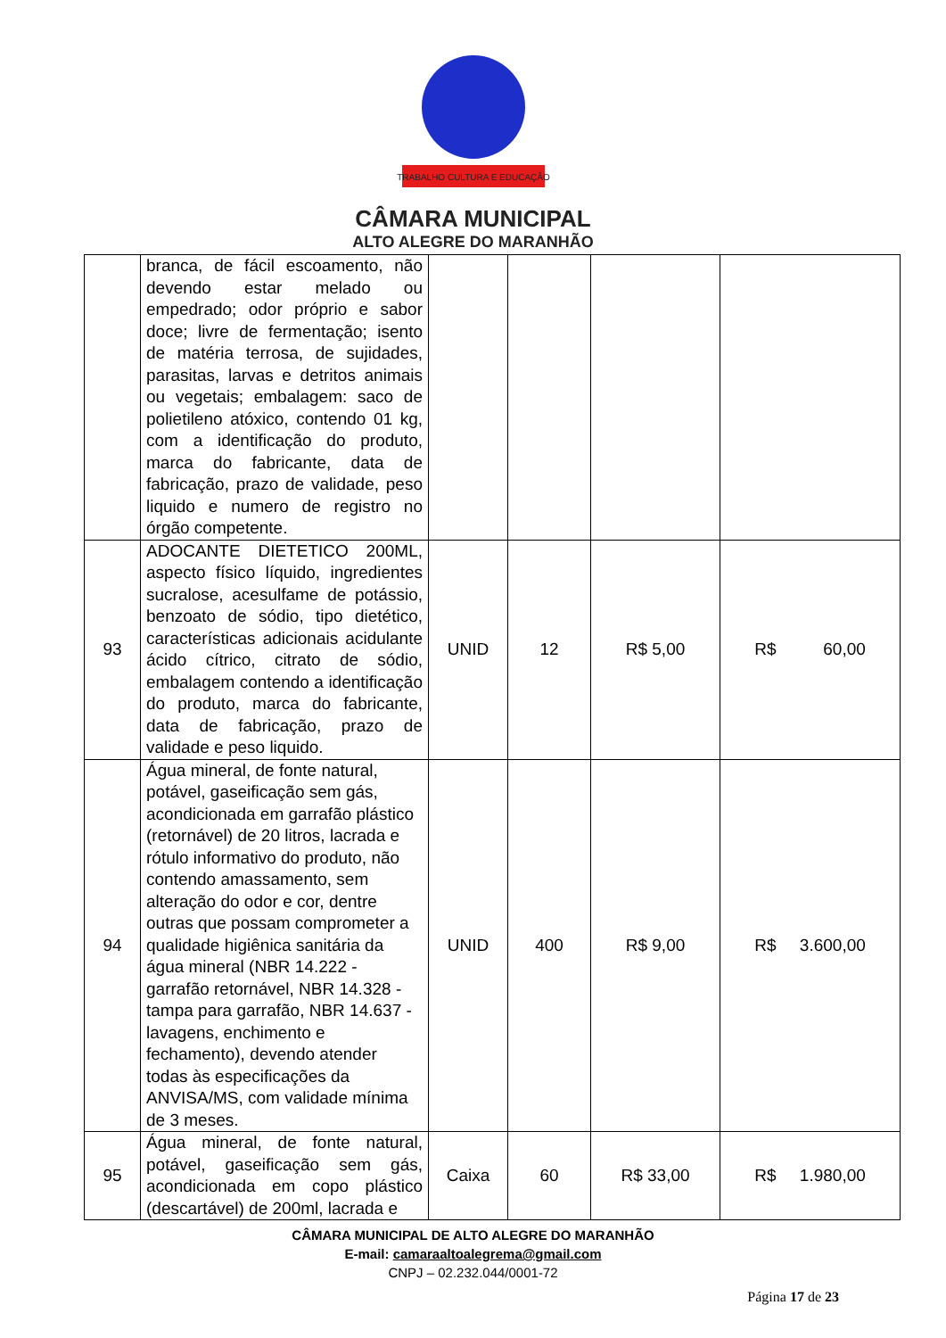TRABALHO CULTURA E EDUCAÇÃO
CÂMARA MUNICIPAL
ALTO ALEGRE DO MARANHÃO
| | branca, de fácil escoamento, não devendo estar melado ou empedrado; odor próprio e sabor doce; livre de fermentação; isento de matéria terrosa, de sujidades, parasitas, larvas e detritos animais ou vegetais; embalagem: saco de polietileno atóxico, contendo 01 kg, com a identificação do produto, marca do fabricante, data de fabricação, prazo de validade, peso liquido e numero de registro no órgão competente. | | | | |
| 93 | ADOCANTE DIETETICO 200ML, aspecto físico líquido, ingredientes sucralose, acesulfame de potássio, benzoato de sódio, tipo dietético, características adicionais acidulante ácido cítrico, citrato de sódio, embalagem contendo a identificação do produto, marca do fabricante, data de fabricação, prazo de validade e peso liquido. | UNID | 12 | R$ 5,00 | R$ 60,00 |
| 94 | Água mineral, de fonte natural, potável, gaseificação sem gás, acondicionada em garrafão plástico (retornável) de 20 litros, lacrada e rótulo informativo do produto, não contendo amassamento, sem alteração do odor e cor, dentre outras que possam comprometer a qualidade higiênica sanitária da água mineral (NBR 14.222 - garrafão retornável, NBR 14.328 - tampa para garrafão, NBR 14.637 - lavagens, enchimento e fechamento), devendo atender todas às especificações da ANVISA/MS, com validade mínima de 3 meses. | UNID | 400 | R$ 9,00 | R$ 3.600,00 |
| 95 | Água mineral, de fonte natural, potável, gaseificação sem gás, acondicionada em copo plástico (descartável) de 200ml, lacrada e | Caixa | 60 | R$ 33,00 | R$ 1.980,00 |
CÂMARA MUNICIPAL DE ALTO ALEGRE DO MARANHÃO
E-mail: camaraaltoalegrema@gmail.com
CNPJ – 02.232.044/0001-72
Página 17 de 23